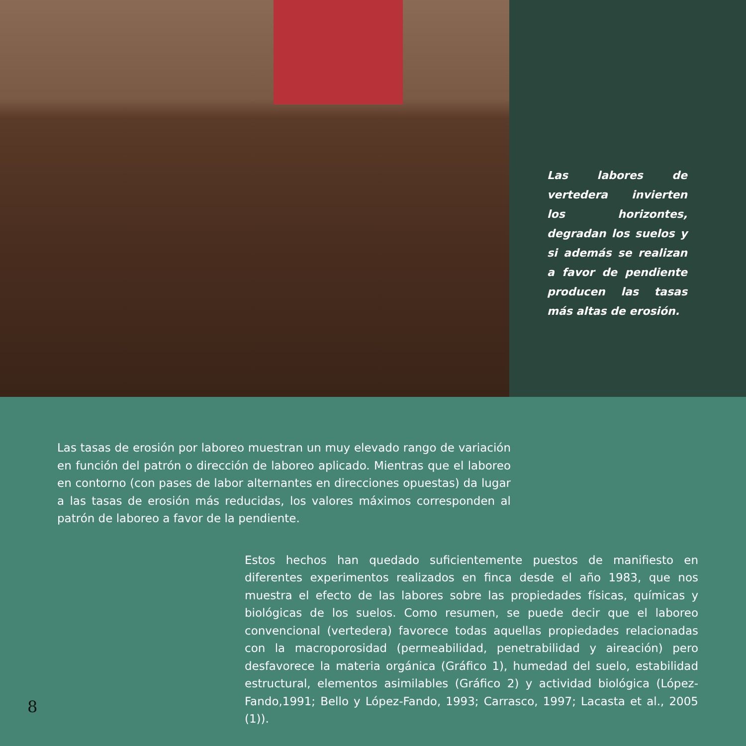Las labores de vertedera invierten los horizontes, degradan los suelos y si además se realizan a favor de pendiente producen las tasas más altas de erosión.
Las tasas de erosión por laboreo muestran un muy elevado rango de variación en función del patrón o dirección de laboreo aplicado. Mientras que el laboreo en contorno (con pases de labor alternantes en direcciones opuestas) da lugar a las tasas de erosión más reducidas, los valores máximos corresponden al patrón de laboreo a favor de la pendiente.
Estos hechos han quedado suficientemente puestos de manifiesto en diferentes experimentos realizados en finca desde el año 1983, que nos muestra el efecto de las labores sobre las propiedades físicas, químicas y biológicas de los suelos. Como resumen, se puede decir que el laboreo convencional (vertedera) favorece todas aquellas propiedades relacionadas con la macroporosidad (permeabilidad, penetrabilidad y aireación) pero desfavorece la materia orgánica (Gráfico 1), humedad del suelo, estabilidad estructural, elementos asimilables (Gráfico 2) y actividad biológica (López-Fando,1991; Bello y López-Fando, 1993; Carrasco, 1997; Lacasta et al., 2005 (1)).
8